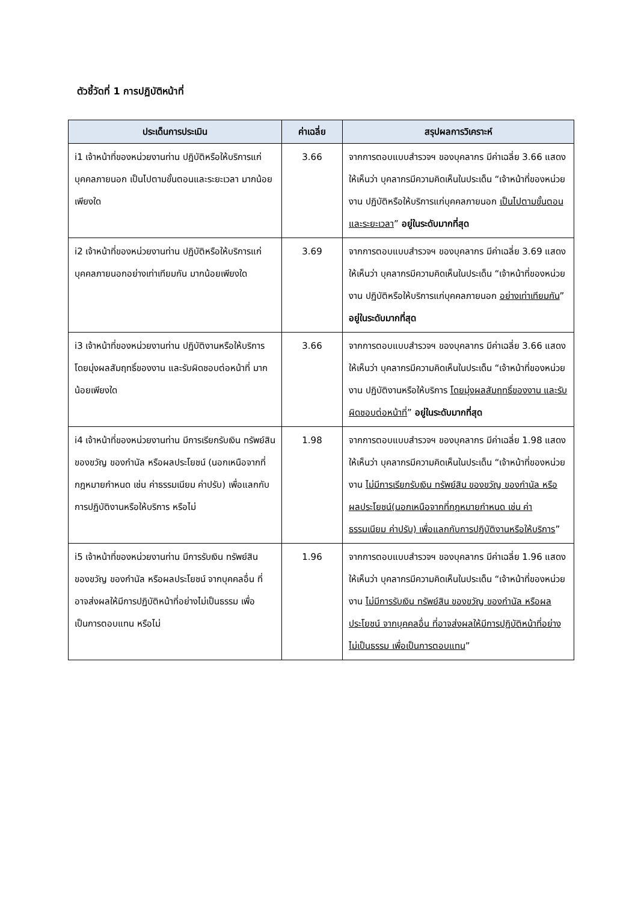ตัวชี้วัดที่ 1 การปฏิบัติหน้าที่
| ประเด็นการประเมิน | ค่าเฉลี่ย | สรุปผลการวิเคราะห์ |
| --- | --- | --- |
| i1 เจ้าหน้าที่ของหน่วยงานท่าน ปฏิบัติหรือให้บริการแก่บุคคลภายนอก เป็นไปตามขั้นตอนและระยะเวลา มากน้อยเพียงใด | 3.66 | จากการตอบแบบสำรวจฯ ของบุคลากร มีค่าเฉลี่ย 3.66 แสดงให้เห็นว่า บุคลากรมีความคิดเห็นในประเด็น “เจ้าหน้าที่ของหน่วยงาน ปฏิบัติหรือให้บริการแก่บุคคลภายนอก เป็นไปตามขั้นตอนและระยะเวลา ” อยู่ในระดับมากที่สุด |
| i2 เจ้าหน้าที่ของหน่วยงานท่าน ปฏิบัติหรือให้บริการแก่บุคคลภายนอกอย่างเท่าเทียมกัน มากน้อยเพียงใด | 3.69 | จากการตอบแบบสำรวจฯ ของบุคลากร มีค่าเฉลี่ย 3.69 แสดงให้เห็นว่า บุคลากรมีความคิดเห็นในประเด็น “เจ้าหน้าที่ของหน่วยงาน ปฏิบัติหรือให้บริการแก่บุคคลภายนอก อย่างเท่าเทียมกัน ” อยู่ในระดับมากที่สุด |
| i3 เจ้าหน้าที่ของหน่วยงานท่าน ปฏิบัติงานหรือให้บริการโดยมุ่งผลสัมฤทธิ์ของงาน และรับผิดชอบต่อหน้าที่ มากน้อยเพียงใด | 3.66 | จากการตอบแบบสำรวจฯ ของบุคลากร มีค่าเฉลี่ย 3.66 แสดงให้เห็นว่า บุคลากรมีความคิดเห็นในประเด็น “เจ้าหน้าที่ของหน่วยงาน ปฏิบัติงานหรือให้บริการ โดยมุ่งผลสัมฤทธิ์ของงาน และรับผิดชอบต่อหน้าที่ ” อยู่ในระดับมากที่สุด |
| i4 เจ้าหน้าที่ของหน่วยงานท่าน มีการเรียกรับเงิน ทรัพย์สิน ของขวัญ ของกำนัล หรือผลประโยชน์ (นอกเหนือจากที่กฎหมายกำหนด เช่น ค่าธรรมเนียม ค่าปรับ) เพื่อแลกกับการปฏิบัติงานหรือให้บริการ หรือไม่ | 1.98 | จากการตอบแบบสำรวจฯ ของบุคลากร มีค่าเฉลี่ย 1.98 แสดงให้เห็นว่า บุคลากรมีความคิดเห็นในประเด็น “เจ้าหน้าที่ของหน่วยงาน ไม่มีการเรียกรับเงิน ทรัพย์สิน ของขวัญ ของกำนัล หรือผลประโยชน์(นอกเหนือจากที่กฎหมายกำหนด เช่น ค่าธรรมเนียม ค่าปรับ) เพื่อแลกกับการปฏิบัติงานหรือให้บริการ ” |
| i5 เจ้าหน้าที่ของหน่วยงานท่าน มีการรับเงิน ทรัพย์สิน ของขวัญ ของกำนัล หรือผลประโยชน์ จากบุคคลอื่น ที่อาจส่งผลให้มีการปฏิบัติหน้าที่อย่างไม่เป็นธรรม เพื่อเป็นการตอบแทน หรือไม่ | 1.96 | จากการตอบแบบสำรวจฯ ของบุคลากร มีค่าเฉลี่ย 1.96 แสดงให้เห็นว่า บุคลากรมีความคิดเห็นในประเด็น “เจ้าหน้าที่ของหน่วยงาน ไม่มีการรับเงิน ทรัพย์สิน ของขวัญ ของกำนัล หรือผลประโยชน์ จากบุคคลอื่น ที่อาจส่งผลให้มีการปฏิบัติหน้าที่อย่างไม่เป็นธรรม เพื่อเป็นการตอบแทน ” |